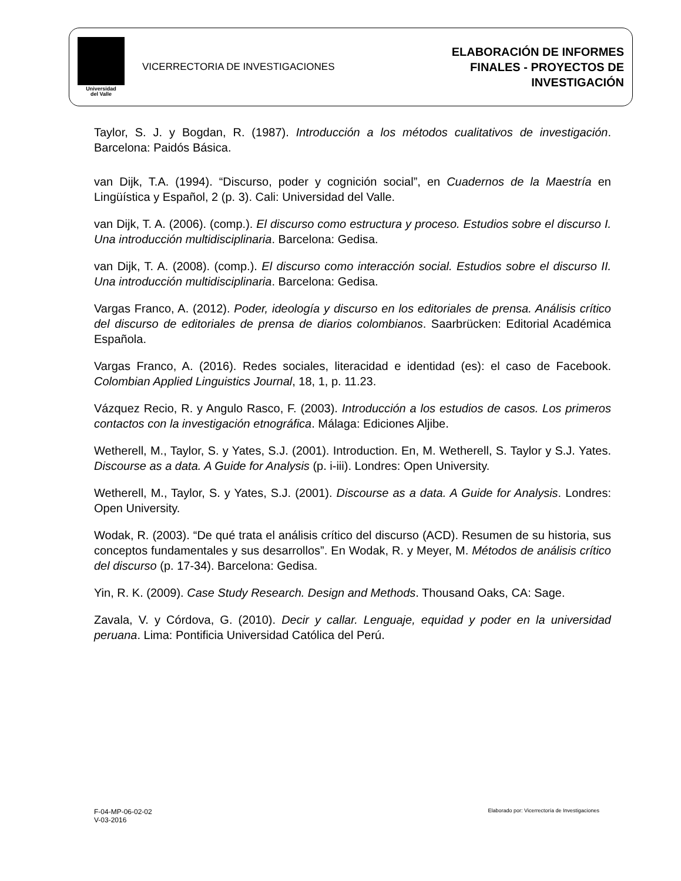Universidad
del Valle
VICERRECTORIA DE INVESTIGACIONES
ELABORACIÓN DE INFORMES
FINALES - PROYECTOS DE
INVESTIGACIÓN
Taylor, S. J. y Bogdan, R. (1987). Introducción a los métodos cualitativos de investigación. Barcelona: Paidós Básica.
van Dijk, T.A. (1994). “Discurso, poder y cognición social”, en Cuadernos de la Maestría en Lingüística y Español, 2 (p. 3). Cali: Universidad del Valle.
van Dijk, T. A. (2006). (comp.). El discurso como estructura y proceso. Estudios sobre el discurso I. Una introducción multidisciplinaria. Barcelona: Gedisa.
van Dijk, T. A. (2008). (comp.). El discurso como interacción social. Estudios sobre el discurso II. Una introducción multidisciplinaria. Barcelona: Gedisa.
Vargas Franco, A. (2012). Poder, ideología y discurso en los editoriales de prensa. Análisis crítico del discurso de editoriales de prensa de diarios colombianos. Saarbrücken: Editorial Académica Española.
Vargas Franco, A. (2016). Redes sociales, literacidad e identidad (es): el caso de Facebook. Colombian Applied Linguistics Journal, 18, 1, p. 11.23.
Vázquez Recio, R. y Angulo Rasco, F. (2003). Introducción a los estudios de casos. Los primeros contactos con la investigación etnográfica. Málaga: Ediciones Aljibe.
Wetherell, M., Taylor, S. y Yates, S.J. (2001). Introduction. En, M. Wetherell, S. Taylor y S.J. Yates. Discourse as a data. A Guide for Analysis (p. i-iii). Londres: Open University.
Wetherell, M., Taylor, S. y Yates, S.J. (2001). Discourse as a data. A Guide for Analysis. Londres: Open University.
Wodak, R. (2003). “De qué trata el análisis crítico del discurso (ACD). Resumen de su historia, sus conceptos fundamentales y sus desarrollos”. En Wodak, R. y Meyer, M. Métodos de análisis crítico del discurso (p. 17-34). Barcelona: Gedisa.
Yin, R. K. (2009). Case Study Research. Design and Methods. Thousand Oaks, CA: Sage.
Zavala, V. y Córdova, G. (2010). Decir y callar. Lenguaje, equidad y poder en la universidad peruana. Lima: Pontificia Universidad Católica del Perú.
F-04-MP-06-02-02
V-03-2016
Elaborado por: Vicerrectoría de Investigaciones